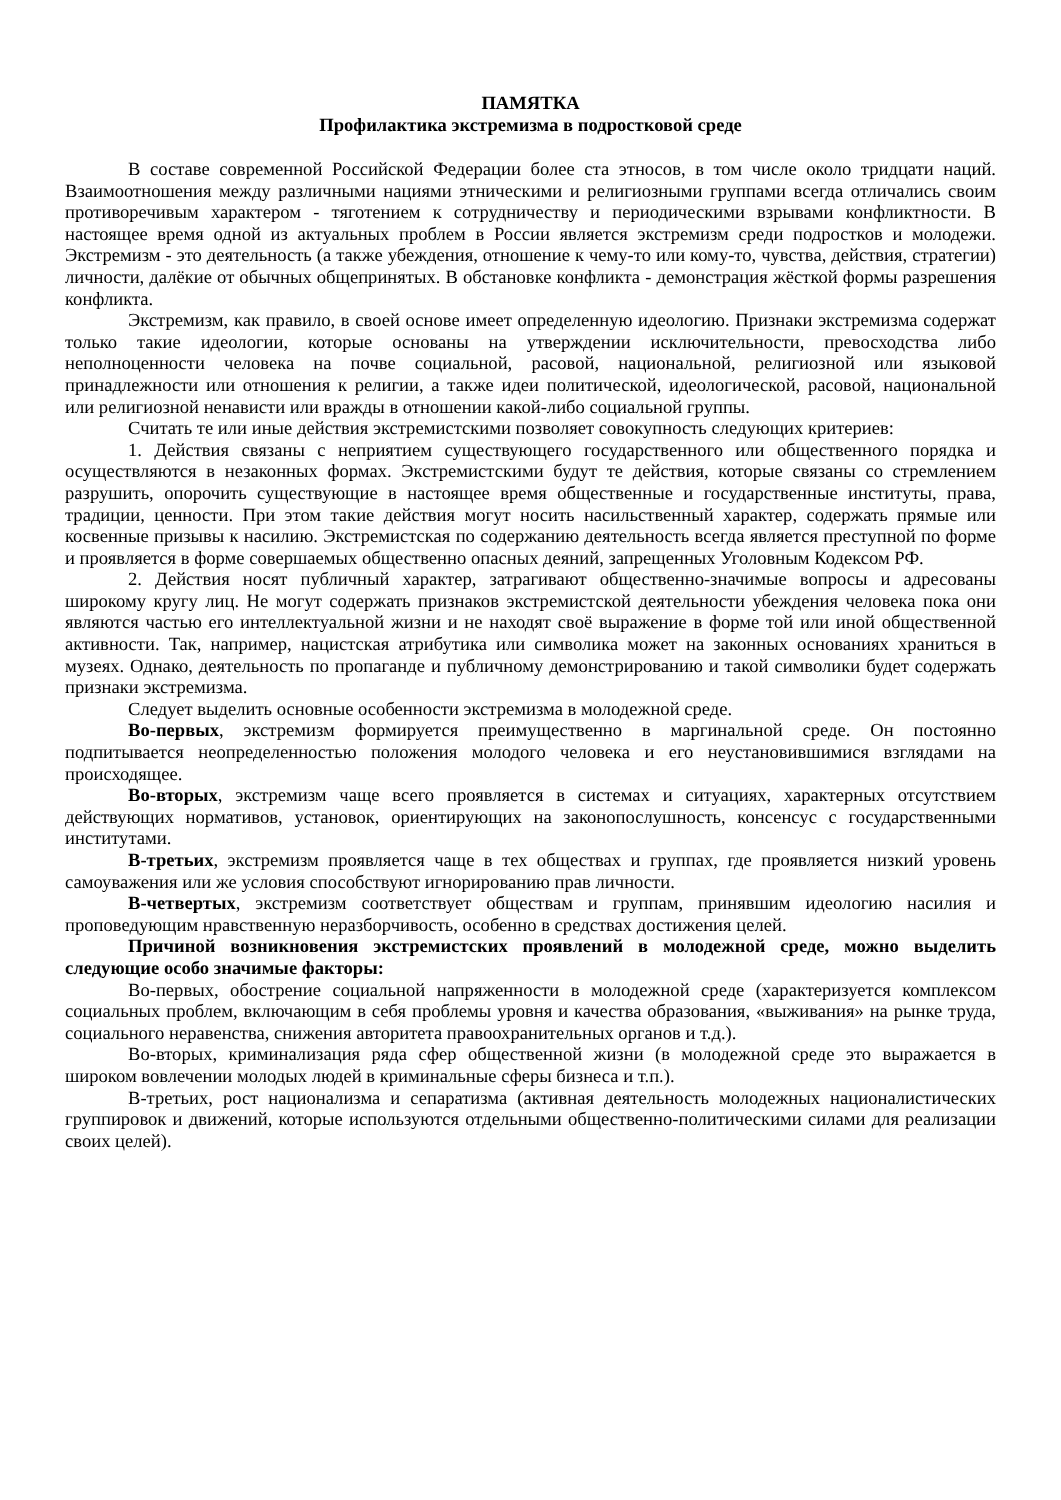ПАМЯТКА
Профилактика экстремизма в подростковой среде
В составе современной Российской Федерации более ста этносов, в том числе около тридцати наций. Взаимоотношения между различными нациями этническими и религиозными группами всегда отличались своим противоречивым характером - тяготением к сотрудничеству и периодическими взрывами конфликтности. В настоящее время одной из актуальных проблем в России является экстремизм среди подростков и молодежи. Экстремизм - это деятельность (а также убеждения, отношение к чему-то или кому-то, чувства, действия, стратегии) личности, далёкие от обычных общепринятых. В обстановке конфликта - демонстрация жёсткой формы разрешения конфликта.
Экстремизм, как правило, в своей основе имеет определенную идеологию. Признаки экстремизма содержат только такие идеологии, которые основаны на утверждении исключительности, превосходства либо неполноценности человека на почве социальной, расовой, национальной, религиозной или языковой принадлежности или отношения к религии, а также идеи политической, идеологической, расовой, национальной или религиозной ненависти или вражды в отношении какой-либо социальной группы.
Считать те или иные действия экстремистскими позволяет совокупность следующих критериев:
1. Действия связаны с неприятием существующего государственного или общественного порядка и осуществляются в незаконных формах. Экстремистскими будут те действия, которые связаны со стремлением разрушить, опорочить существующие в настоящее время общественные и государственные институты, права, традиции, ценности. При этом такие действия могут носить насильственный характер, содержать прямые или косвенные призывы к насилию. Экстремистская по содержанию деятельность всегда является преступной по форме и проявляется в форме совершаемых общественно опасных деяний, запрещенных Уголовным Кодексом РФ.
2. Действия носят публичный характер, затрагивают общественно-значимые вопросы и адресованы широкому кругу лиц. Не могут содержать признаков экстремистской деятельности убеждения человека пока они являются частью его интеллектуальной жизни и не находят своё выражение в форме той или иной общественной активности. Так, например, нацистская атрибутика или символика может на законных основаниях храниться в музеях. Однако, деятельность по пропаганде и публичному демонстрированию и такой символики будет содержать признаки экстремизма.
Следует выделить основные особенности экстремизма в молодежной среде.
Во-первых, экстремизм формируется преимущественно в маргинальной среде. Он постоянно подпитывается неопределенностью положения молодого человека и его неустановившимися взглядами на происходящее.
Во-вторых, экстремизм чаще всего проявляется в системах и ситуациях, характерных отсутствием действующих нормативов, установок, ориентирующих на законопослушность, консенсус с государственными институтами.
В-третьих, экстремизм проявляется чаще в тех обществах и группах, где проявляется низкий уровень самоуважения или же условия способствуют игнорированию прав личности.
В-четвертых, экстремизм соответствует обществам и группам, принявшим идеологию насилия и проповедующим нравственную неразборчивость, особенно в средствах достижения целей.
Причиной возникновения экстремистских проявлений в молодежной среде, можно выделить следующие особо значимые факторы:
Во-первых, обострение социальной напряженности в молодежной среде (характеризуется комплексом социальных проблем, включающим в себя проблемы уровня и качества образования, «выживания» на рынке труда, социального неравенства, снижения авторитета правоохранительных органов и т.д.).
Во-вторых, криминализация ряда сфер общественной жизни (в молодежной среде это выражается в широком вовлечении молодых людей в криминальные сферы бизнеса и т.п.).
В-третьих, рост национализма и сепаратизма (активная деятельность молодежных националистических группировок и движений, которые используются отдельными общественно-политическими силами для реализации своих целей).